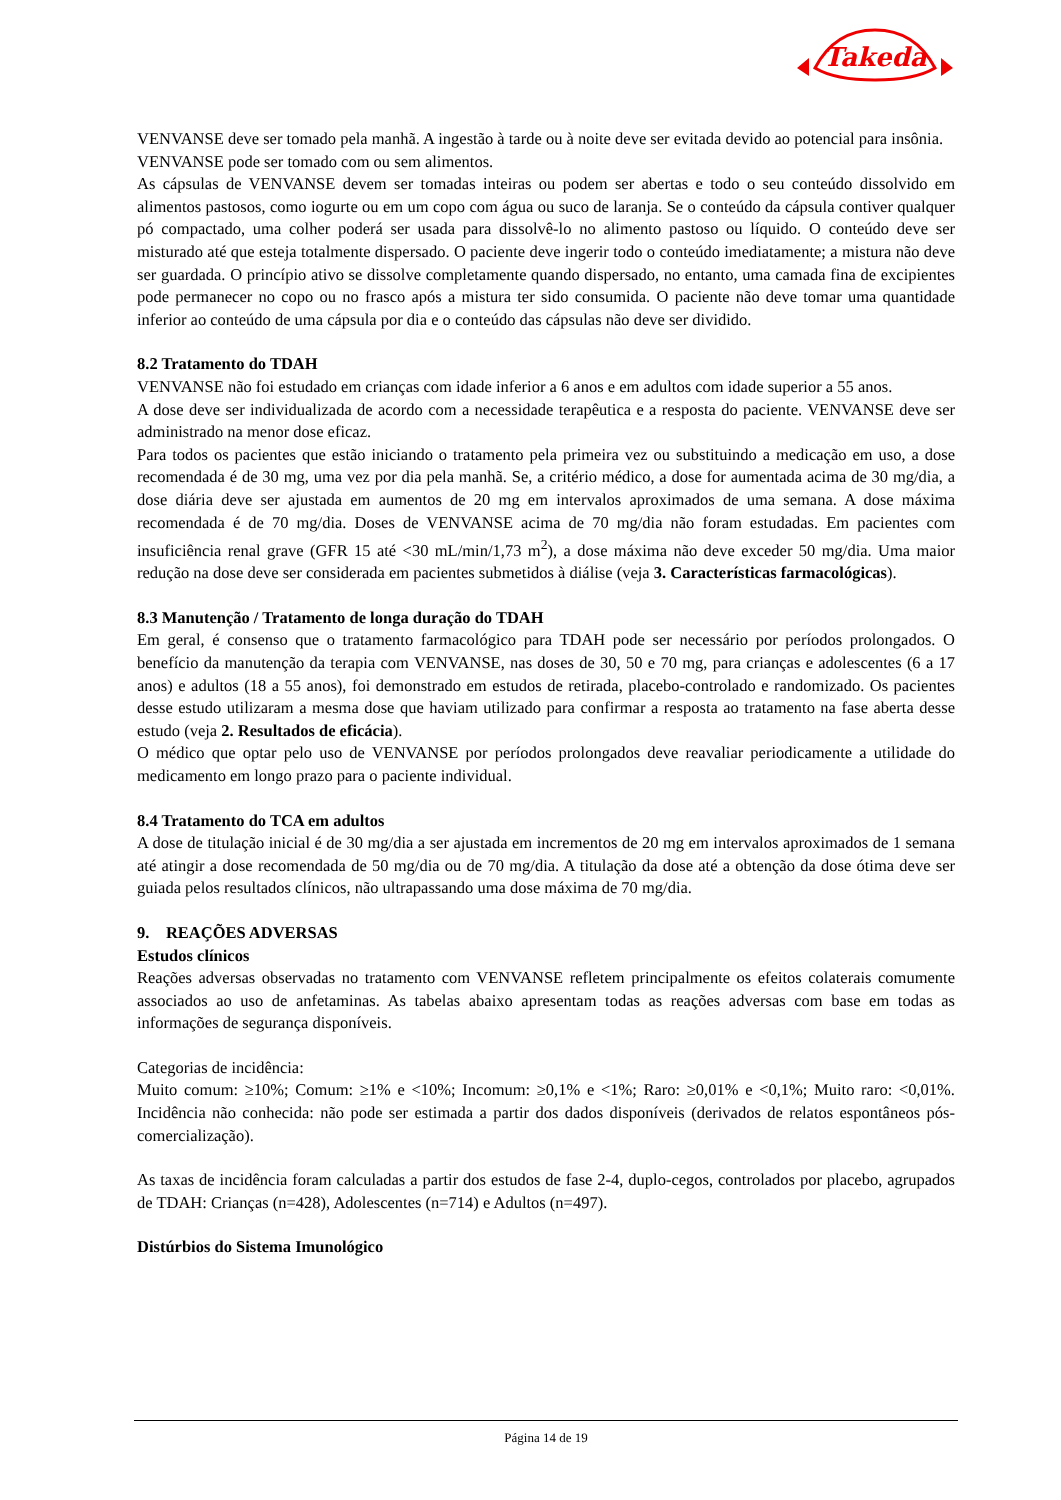Takeda
VENVANSE deve ser tomado pela manhã. A ingestão à tarde ou à noite deve ser evitada devido ao potencial para insônia.
VENVANSE pode ser tomado com ou sem alimentos.
As cápsulas de VENVANSE devem ser tomadas inteiras ou podem ser abertas e todo o seu conteúdo dissolvido em alimentos pastosos, como iogurte ou em um copo com água ou suco de laranja. Se o conteúdo da cápsula contiver qualquer pó compactado, uma colher poderá ser usada para dissolvê-lo no alimento pastoso ou líquido. O conteúdo deve ser misturado até que esteja totalmente dispersado. O paciente deve ingerir todo o conteúdo imediatamente; a mistura não deve ser guardada. O princípio ativo se dissolve completamente quando dispersado, no entanto, uma camada fina de excipientes pode permanecer no copo ou no frasco após a mistura ter sido consumida. O paciente não deve tomar uma quantidade inferior ao conteúdo de uma cápsula por dia e o conteúdo das cápsulas não deve ser dividido.
8.2 Tratamento do TDAH
VENVANSE não foi estudado em crianças com idade inferior a 6 anos e em adultos com idade superior a 55 anos.
A dose deve ser individualizada de acordo com a necessidade terapêutica e a resposta do paciente. VENVANSE deve ser administrado na menor dose eficaz.
Para todos os pacientes que estão iniciando o tratamento pela primeira vez ou substituindo a medicação em uso, a dose recomendada é de 30 mg, uma vez por dia pela manhã. Se, a critério médico, a dose for aumentada acima de 30 mg/dia, a dose diária deve ser ajustada em aumentos de 20 mg em intervalos aproximados de uma semana. A dose máxima recomendada é de 70 mg/dia. Doses de VENVANSE acima de 70 mg/dia não foram estudadas. Em pacientes com insuficiência renal grave (GFR 15 até <30 mL/min/1,73 m<sup>2</sup>), a dose máxima não deve exceder 50 mg/dia. Uma maior redução na dose deve ser considerada em pacientes submetidos à diálise (veja 3. Características farmacológicas).
8.3 Manutenção / Tratamento de longa duração do TDAH
Em geral, é consenso que o tratamento farmacológico para TDAH pode ser necessário por períodos prolongados. O benefício da manutenção da terapia com VENVANSE, nas doses de 30, 50 e 70 mg, para crianças e adolescentes (6 a 17 anos) e adultos (18 a 55 anos), foi demonstrado em estudos de retirada, placebo-controlado e randomizado. Os pacientes desse estudo utilizaram a mesma dose que haviam utilizado para confirmar a resposta ao tratamento na fase aberta desse estudo (veja 2. Resultados de eficácia).
O médico que optar pelo uso de VENVANSE por períodos prolongados deve reavaliar periodicamente a utilidade do medicamento em longo prazo para o paciente individual.
8.4 Tratamento do TCA em adultos
A dose de titulação inicial é de 30 mg/dia a ser ajustada em incrementos de 20 mg em intervalos aproximados de 1 semana até atingir a dose recomendada de 50 mg/dia ou de 70 mg/dia. A titulação da dose até a obtenção da dose ótima deve ser guiada pelos resultados clínicos, não ultrapassando uma dose máxima de 70 mg/dia.
9. REAÇÕES ADVERSAS
Estudos clínicos
Reações adversas observadas no tratamento com VENVANSE refletem principalmente os efeitos colaterais comumente associados ao uso de anfetaminas. As tabelas abaixo apresentam todas as reações adversas com base em todas as informações de segurança disponíveis.
Categorias de incidência:
Muito comum: ≥10%; Comum: ≥1% e <10%; Incomum: ≥0,1% e <1%; Raro: ≥0,01% e <0,1%; Muito raro: <0,01%. Incidência não conhecida: não pode ser estimada a partir dos dados disponíveis (derivados de relatos espontâneos pós-comercialização).
As taxas de incidência foram calculadas a partir dos estudos de fase 2-4, duplo-cegos, controlados por placebo, agrupados de TDAH: Crianças (n=428), Adolescentes (n=714) e Adultos (n=497).
Distúrbios do Sistema Imunológico
Página 14 de 19